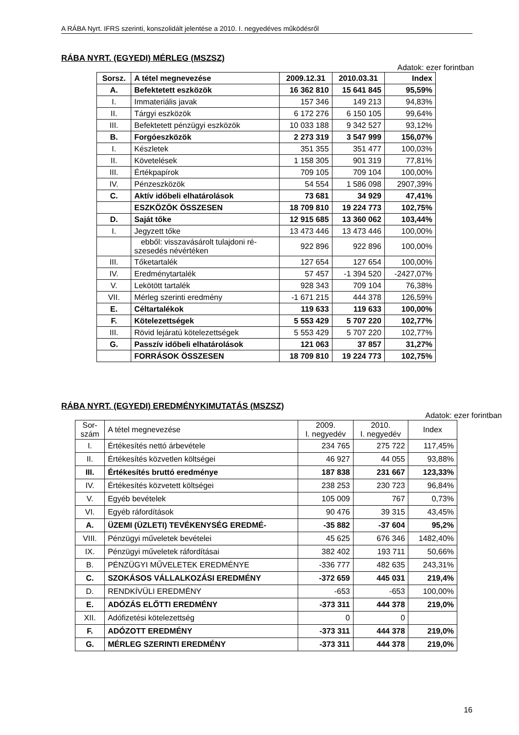A RÁBA Nyrt. IFRS szerinti, konszolidált jelentése a 2010. I. negyedéves működésről
RÁBA NYRT. (EGYEDI) MÉRLEG (MSZSZ)
Adatok: ezer forintban
| Sorsz. | A tétel megnevezése | 2009.12.31 | 2010.03.31 | Index |
| --- | --- | --- | --- | --- |
| A. | Befektetett eszközök | 16 362 810 | 15 641 845 | 95,59% |
| I. | Immateriális javak | 157 346 | 149 213 | 94,83% |
| II. | Tárgyi eszközök | 6 172 276 | 6 150 105 | 99,64% |
| III. | Befektetett pénzügyi eszközök | 10 033 188 | 9 342 527 | 93,12% |
| B. | Forgóeszközök | 2 273 319 | 3 547 999 | 156,07% |
| I. | Készletek | 351 355 | 351 477 | 100,03% |
| II. | Követelések | 1 158 305 | 901 319 | 77,81% |
| III. | Értékpapírok | 709 105 | 709 104 | 100,00% |
| IV. | Pénzeszközök | 54 554 | 1 586 098 | 2907,39% |
| C. | Aktív időbeli elhatárolások | 73 681 | 34 929 | 47,41% |
| | ESZKÖZÖK ÖSSZESEN | 18 709 810 | 19 224 773 | 102,75% |
| D. | Saját tőke | 12 915 685 | 13 360 062 | 103,44% |
| I. | Jegyzett tőke | 13 473 446 | 13 473 446 | 100,00% |
| | ebből: visszavásárolt tulajdoni ré- szesedés névértéken | 922 896 | 922 896 | 100,00% |
| III. | Tőketartalék | 127 654 | 127 654 | 100,00% |
| IV. | Eredménytartalék | 57 457 | -1 394 520 | -2427,07% |
| V. | Lekötött tartalék | 928 343 | 709 104 | 76,38% |
| VII. | Mérleg szerinti eredmény | -1 671 215 | 444 378 | 126,59% |
| E. | Céltartalékok | 119 633 | 119 633 | 100,00% |
| F. | Kötelezettségek | 5 553 429 | 5 707 220 | 102,77% |
| III. | Rövid lejáratú kötelezettségek | 5 553 429 | 5 707 220 | 102,77% |
| G. | Passzív időbeli elhatárolások | 121 063 | 37 857 | 31,27% |
| | FORRÁSOK ÖSSZESEN | 18 709 810 | 19 224 773 | 102,75% |
RÁBA NYRT. (EGYEDI) EREDMÉNYKIMUTATÁS (MSZSZ)
Adatok: ezer forintban
| Sor- szám | A tétel megnevezése | 2009. I. negyedév | 2010. I. negyedév | Index |
| I. | Értékesítés nettó árbevétele | 234 765 | 275 722 | 117,45% |
| II. | Értékesítés közvetlen költségei | 46 927 | 44 055 | 93,88% |
| III. | Értékesítés bruttó eredménye | 187 838 | 231 667 | 123,33% |
| IV. | Értékesítés közvetett költségei | 238 253 | 230 723 | 96,84% |
| V. | Egyéb bevételek | 105 009 | 767 | 0,73% |
| VI. | Egyéb ráfordítások | 90 476 | 39 315 | 43,45% |
| A. | ÜZEMI (ÜZLETI) TEVÉKENYSÉG EREDMÉ- | -35 882 | -37 604 | 95,2% |
| VIII. | Pénzügyi műveletek bevételei | 45 625 | 676 346 | 1482,40% |
| IX. | Pénzügyi műveletek ráfordításai | 382 402 | 193 711 | 50,66% |
| B. | PÉNZÜGYI MŰVELETEK EREDMÉNYE | -336 777 | 482 635 | 243,31% |
| C. | SZOKÁSOS VÁLLALKOZÁSI EREDMÉNY | -372 659 | 445 031 | 219,4% |
| D. | RENDKÍVÜLI EREDMÉNY | -653 | -653 | 100,00% |
| E. | ADÓZÁS ELŐTTI EREDMÉNY | -373 311 | 444 378 | 219,0% |
| XII. | Adófizetési kötelezettség | 0 | 0 | |
| F. | ADÓZOTT EREDMÉNY | -373 311 | 444 378 | 219,0% |
| G. | MÉRLEG SZERINTI EREDMÉNY | -373 311 | 444 378 | 219,0% |
16